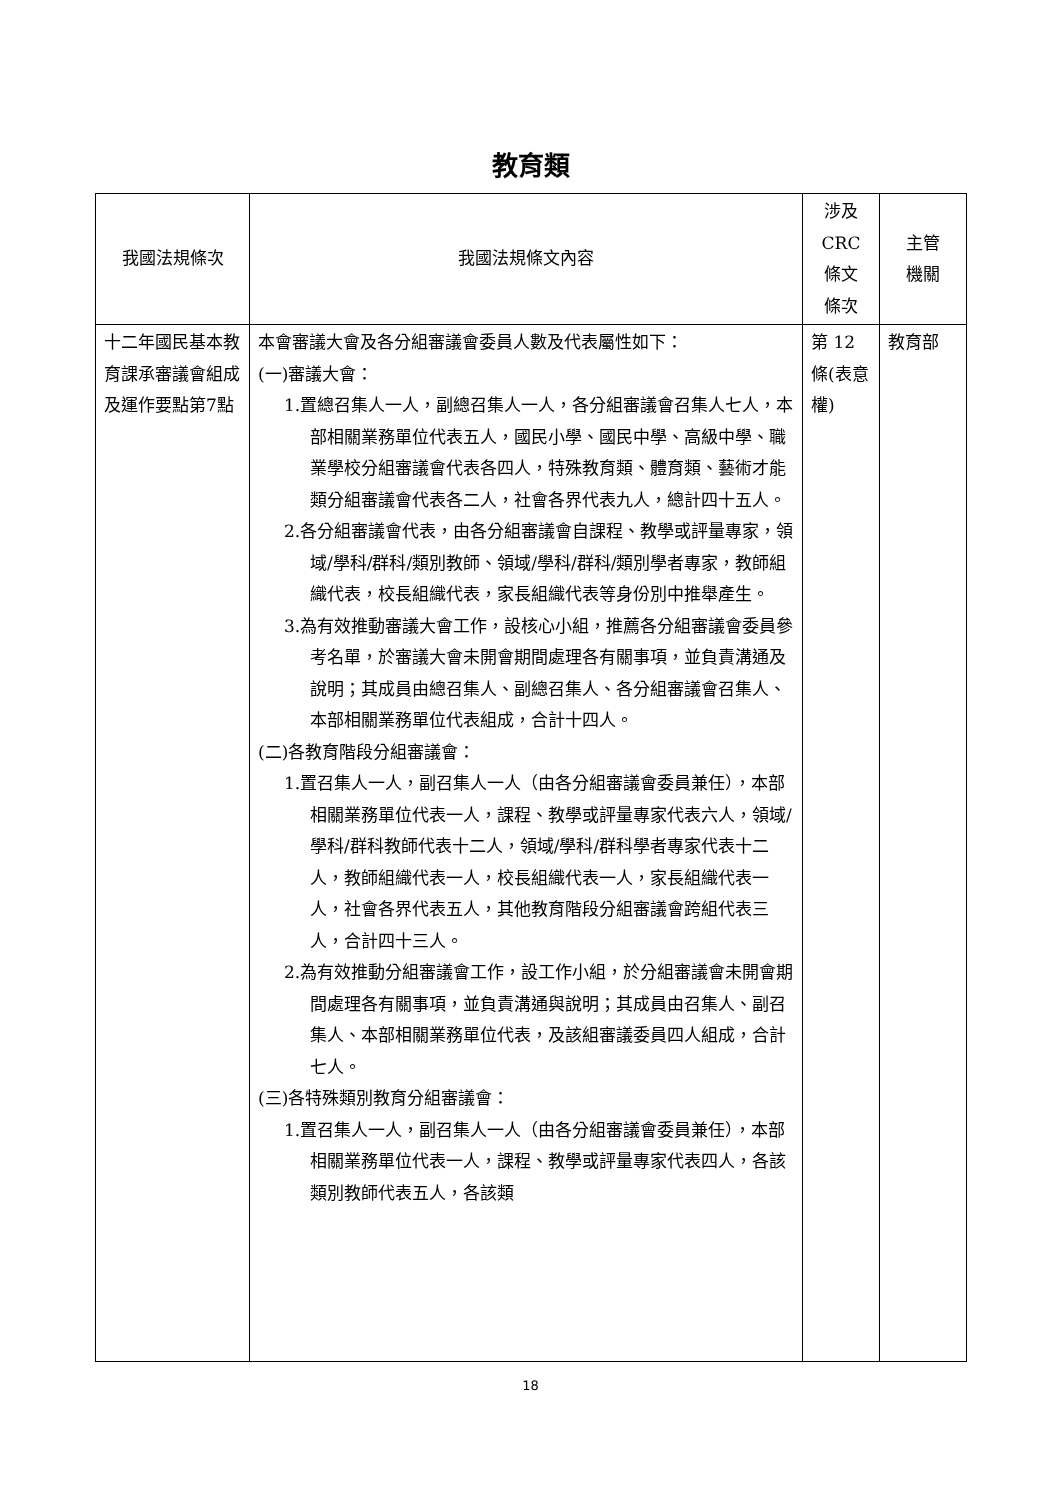教育類
| 我國法規條次 | 我國法規條文內容 | 涉及 CRC 條文 條次 | 主管 機關 |
| --- | --- | --- | --- |
| 十二年國民基本教育課承審議會組成及運作要點第7點 | 本會審議大會及各分組審議會委員人數及代表屬性如下： (一)審議大會： 1.置總召集人一人，副總召集人一人，各分組審議會召集人七人，本部相關業務單位代表五人，國民小學、國民中學、高級中學、職業學校分組審議會代表各四人，特殊教育類、體育類、藝術才能類分組審議會代表各二人，社會各界代表九人，總計四十五人。 2.各分組審議會代表，由各分組審議會自課程、教學或評量專家，領域/學科/群科/類別教師、領域/學科/群科/類別學者專家，教師組織代表，校長組織代表，家長組織代表等身份別中推舉產生。 3.為有效推動審議大會工作，設核心小組，推薦各分組審議會委員參考名單，於審議大會未開會期間處理各有關事項，並負責溝通及說明；其成員由總召集人、副總召集人、各分組審議會召集人、本部相關業務單位代表組成，合計十四人。 (二)各教育階段分組審議會： 1.置召集人一人，副召集人一人（由各分組審議會委員兼任），本部相關業務單位代表一人，課程、教學或評量專家代表六人，領域/學科/群科教師代表十二人，領域/學科/群科學者專家代表十二人，教師組織代表一人，校長組織代表一人，家長組織代表一人，社會各界代表五人，其他教育階段分組審議會跨組代表三人，合計四十三人。 2.為有效推動分組審議會工作，設工作小組，於分組審議會未開會期間處理各有關事項，並負責溝通與說明；其成員由召集人、副召集人、本部相關業務單位代表，及該組審議委員四人組成，合計七人。 (三)各特殊類別教育分組審議會： 1.置召集人一人，副召集人一人（由各分組審議會委員兼任），本部相關業務單位代表一人，課程、教學或評量專家代表四人，各該類別教師代表五人，各該類 | 第 12 條(表意權) | 教育部 |
18